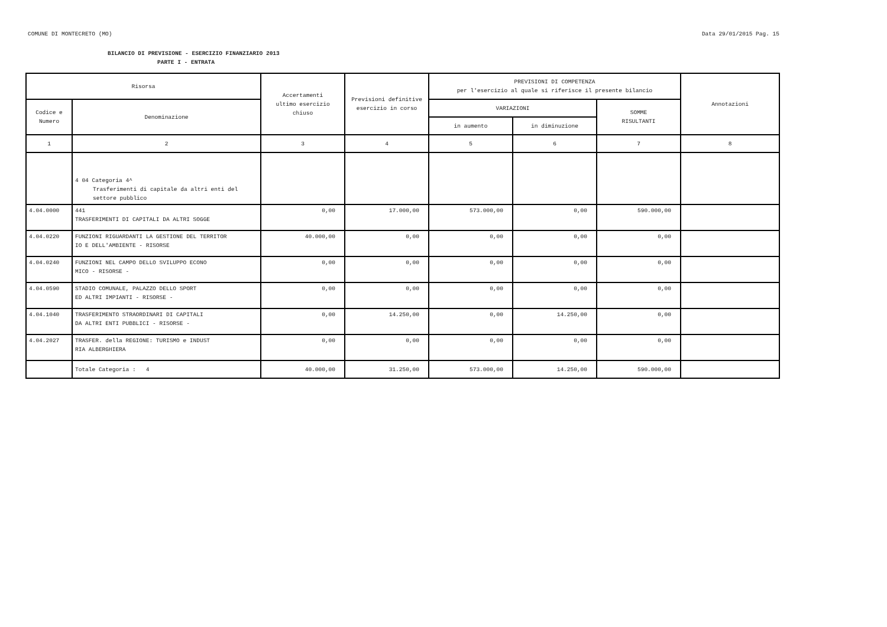COMUNE DI MONTECRETO (MO) Data 29/01/2015 Pag. 15
BILANCIO DI PREVISIONE - ESERCIZIO FINANZIARIO 2013
PARTE I - ENTRATA
| Risorsa | | Accertamenti ultimo esercizio chiuso | Previsioni definitive esercizio in corso | PREVISIONI DI COMPETENZA per l'esercizio al quale si riferisce il presente bilancio | | | Annotazioni |
| --- | --- | --- | --- | --- | --- | --- | --- |
| Codice e Numero | Denominazione | | | VARIAZIONI | | SOMME RISULTANTI | |
| | | | | in aumento | in diminuzione | | |
| 1 | 2 | 3 | 4 | 5 | 6 | 7 | 8 |
| | 4 04 Categoria 4^ Trasferimenti di capitale da altri enti del settore pubblico | | | | | | |
| 4.04.0000 | 441 TRASFERIMENTI DI CAPITALI DA ALTRI SOGGE | 0,00 | 17.000,00 | 573.000,00 | 0,00 | 590.000,00 | |
| 4.04.0220 | FUNZIONI RIGUARDANTI LA GESTIONE DEL TERRITOR IO E DELL'AMBIENTE - RISORSE | 40.000,00 | 0,00 | 0,00 | 0,00 | 0,00 | |
| 4.04.0240 | FUNZIONI NEL CAMPO DELLO SVILUPPO ECONO MICO - RISORSE - | 0,00 | 0,00 | 0,00 | 0,00 | 0,00 | |
| 4.04.0590 | STADIO COMUNALE, PALAZZO DELLO SPORT ED ALTRI IMPIANTI - RISORSE - | 0,00 | 0,00 | 0,00 | 0,00 | 0,00 | |
| 4.04.1040 | TRASFERIMENTO STRAORDINARI DI CAPITALI DA ALTRI ENTI PUBBLICI - RISORSE - | 0,00 | 14.250,00 | 0,00 | 14.250,00 | 0,00 | |
| 4.04.2027 | TRASFER. della REGIONE: TURISMO e INDUST RIA ALBERGHIERA | 0,00 | 0,00 | 0,00 | 0,00 | 0,00 | |
| | Totale Categoria : 4 | 40.000,00 | 31.250,00 | 573.000,00 | 14.250,00 | 590.000,00 | |